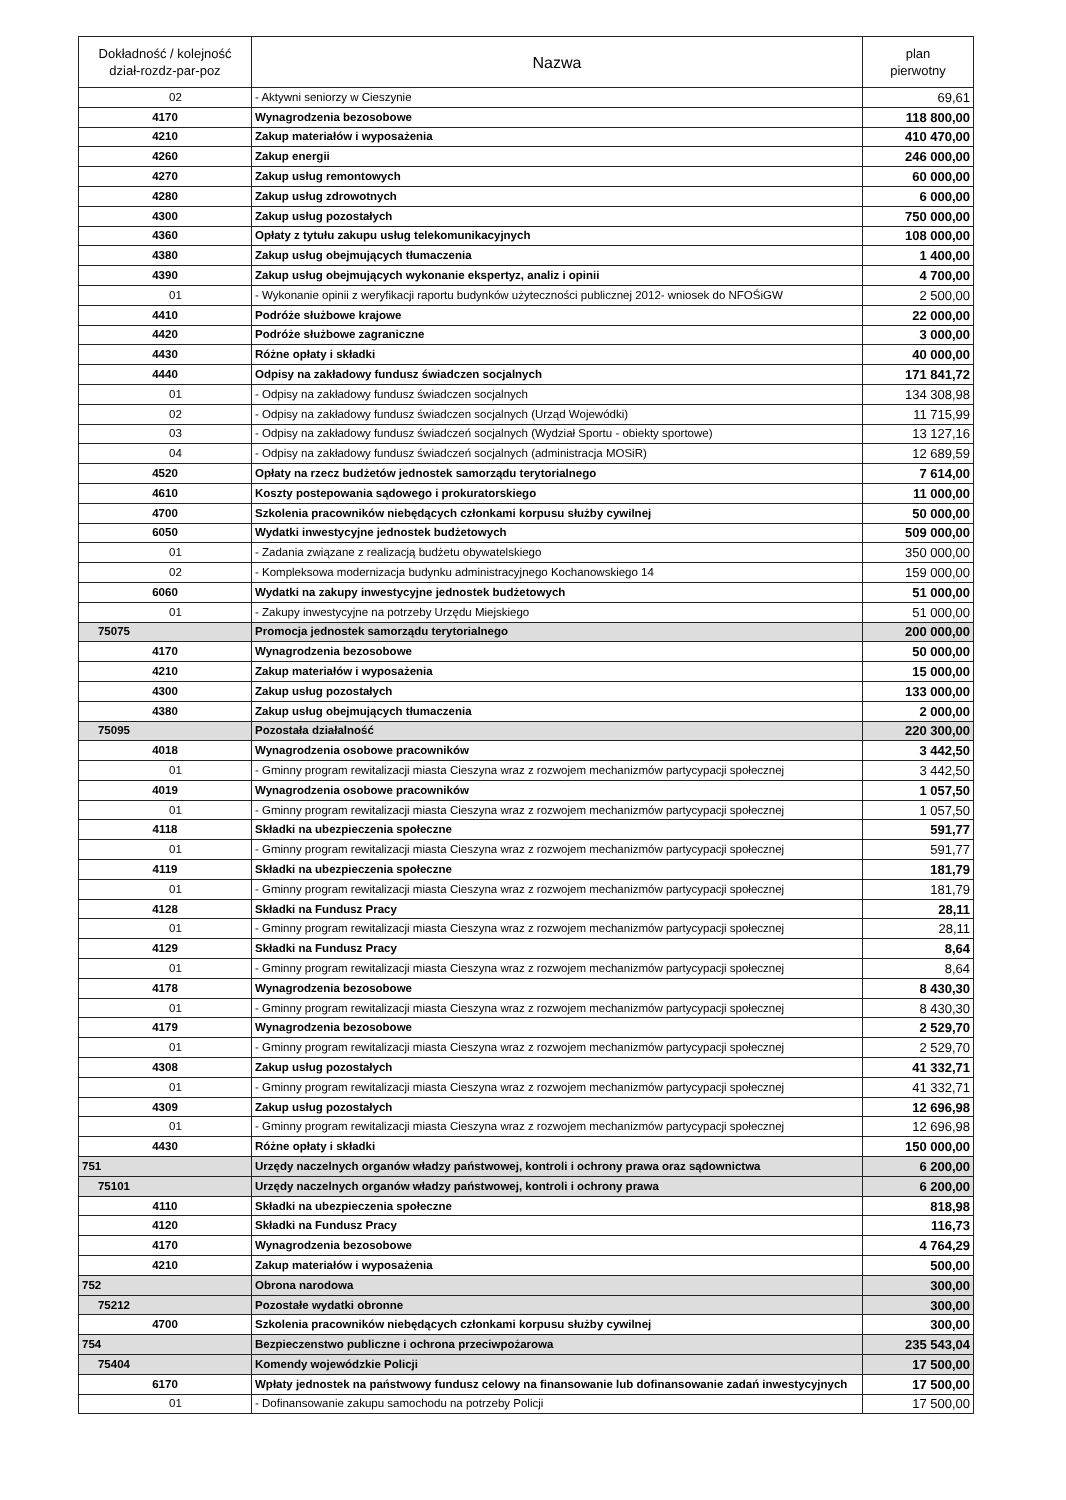| Dokładność / kolejność dział-rozdz-par-poz | Nazwa | plan pierwotny |
| --- | --- | --- |
| 02 | - Aktywni seniorzy w Cieszynie | 69,61 |
| 4170 | Wynagrodzenia bezosobowe | 118 800,00 |
| 4210 | Zakup materiałów i wyposażenia | 410 470,00 |
| 4260 | Zakup energii | 246 000,00 |
| 4270 | Zakup usług remontowych | 60 000,00 |
| 4280 | Zakup usług zdrowotnych | 6 000,00 |
| 4300 | Zakup usług pozostałych | 750 000,00 |
| 4360 | Opłaty z tytułu zakupu usług telekomunikacyjnych | 108 000,00 |
| 4380 | Zakup usług obejmujących tłumaczenia | 1 400,00 |
| 4390 | Zakup usług obejmujących wykonanie ekspertyz, analiz i opinii | 4 700,00 |
| 01 | - Wykonanie opinii z weryfikacji raportu budynków użyteczności publicznej 2012- wniosek do NFOŚiGW | 2 500,00 |
| 4410 | Podróże służbowe krajowe | 22 000,00 |
| 4420 | Podróże służbowe zagraniczne | 3 000,00 |
| 4430 | Różne opłaty i składki | 40 000,00 |
| 4440 | Odpisy na zakładowy fundusz świadczen socjalnych | 171 841,72 |
| 01 | - Odpisy na zakładowy fundusz świadczen socjalnych | 134 308,98 |
| 02 | - Odpisy na zakładowy fundusz świadczen socjalnych (Urząd Wojewódki) | 11 715,99 |
| 03 | - Odpisy na zakładowy fundusz świadczeń socjalnych (Wydział Sportu - obiekty sportowe) | 13 127,16 |
| 04 | - Odpisy na zakładowy fundusz świadczeń socjalnych (administracja MOSiR) | 12 689,59 |
| 4520 | Opłaty na rzecz budżetów jednostek samorządu terytorialnego | 7 614,00 |
| 4610 | Koszty postepowania sądowego i prokuratorskiego | 11 000,00 |
| 4700 | Szkolenia pracowników niebędących członkami korpusu służby cywilnej | 50 000,00 |
| 6050 | Wydatki inwestycyjne jednostek budżetowych | 509 000,00 |
| 01 | - Zadania związane z realizacją budżetu obywatelskiego | 350 000,00 |
| 02 | - Kompleksowa modernizacja budynku administracyjnego Kochanowskiego 14 | 159 000,00 |
| 6060 | Wydatki na zakupy inwestycyjne jednostek budżetowych | 51 000,00 |
| 01 | - Zakupy inwestycyjne na potrzeby Urzędu Miejskiego | 51 000,00 |
| 75075 | Promocja jednostek samorządu terytorialnego | 200 000,00 |
| 4170 | Wynagrodzenia bezosobowe | 50 000,00 |
| 4210 | Zakup materiałów i wyposażenia | 15 000,00 |
| 4300 | Zakup usług pozostałych | 133 000,00 |
| 4380 | Zakup usług obejmujących tłumaczenia | 2 000,00 |
| 75095 | Pozostała działalność | 220 300,00 |
| 4018 | Wynagrodzenia osobowe pracowników | 3 442,50 |
| 01 | - Gminny program rewitalizacji miasta Cieszyna wraz z rozwojem mechanizmów partycypacji społecznej | 3 442,50 |
| 4019 | Wynagrodzenia osobowe pracowników | 1 057,50 |
| 01 | - Gminny program rewitalizacji miasta Cieszyna wraz z rozwojem mechanizmów partycypacji społecznej | 1 057,50 |
| 4118 | Składki na ubezpieczenia społeczne | 591,77 |
| 01 | - Gminny program rewitalizacji miasta Cieszyna wraz z rozwojem mechanizmów partycypacji społecznej | 591,77 |
| 4119 | Składki na ubezpieczenia społeczne | 181,79 |
| 01 | - Gminny program rewitalizacji miasta Cieszyna wraz z rozwojem mechanizmów partycypacji społecznej | 181,79 |
| 4128 | Składki na Fundusz Pracy | 28,11 |
| 01 | - Gminny program rewitalizacji miasta Cieszyna wraz z rozwojem mechanizmów partycypacji społecznej | 28,11 |
| 4129 | Składki na Fundusz Pracy | 8,64 |
| 01 | - Gminny program rewitalizacji miasta Cieszyna wraz z rozwojem mechanizmów partycypacji społecznej | 8,64 |
| 4178 | Wynagrodzenia bezosobowe | 8 430,30 |
| 01 | - Gminny program rewitalizacji miasta Cieszyna wraz z rozwojem mechanizmów partycypacji społecznej | 8 430,30 |
| 4179 | Wynagrodzenia bezosobowe | 2 529,70 |
| 01 | - Gminny program rewitalizacji miasta Cieszyna wraz z rozwojem mechanizmów partycypacji społecznej | 2 529,70 |
| 4308 | Zakup usług pozostałych | 41 332,71 |
| 01 | - Gminny program rewitalizacji miasta Cieszyna wraz z rozwojem mechanizmów partycypacji społecznej | 41 332,71 |
| 4309 | Zakup usług pozostałych | 12 696,98 |
| 01 | - Gminny program rewitalizacji miasta Cieszyna wraz z rozwojem mechanizmów partycypacji społecznej | 12 696,98 |
| 4430 | Różne opłaty i składki | 150 000,00 |
| 751 | Urzędy naczelnych organów władzy państwowej, kontroli i ochrony prawa oraz sądownictwa | 6 200,00 |
| 75101 | Urzędy naczelnych organów władzy państwowej, kontroli i ochrony prawa | 6 200,00 |
| 4110 | Składki na ubezpieczenia społeczne | 818,98 |
| 4120 | Składki na Fundusz Pracy | 116,73 |
| 4170 | Wynagrodzenia bezosobowe | 4 764,29 |
| 4210 | Zakup materiałów i wyposażenia | 500,00 |
| 752 | Obrona narodowa | 300,00 |
| 75212 | Pozostałe wydatki obronne | 300,00 |
| 4700 | Szkolenia pracowników niebędących członkami korpusu służby cywilnej | 300,00 |
| 754 | Bezpieczenstwo publiczne i ochrona przeciwpożarowa | 235 543,04 |
| 75404 | Komendy wojewódzkie Policji | 17 500,00 |
| 6170 | Wpłaty jednostek na państwowy fundusz celowy na finansowanie lub dofinansowanie zadań inwestycyjnych | 17 500,00 |
| 01 | - Dofinansowanie zakupu samochodu na potrzeby Policji | 17 500,00 |